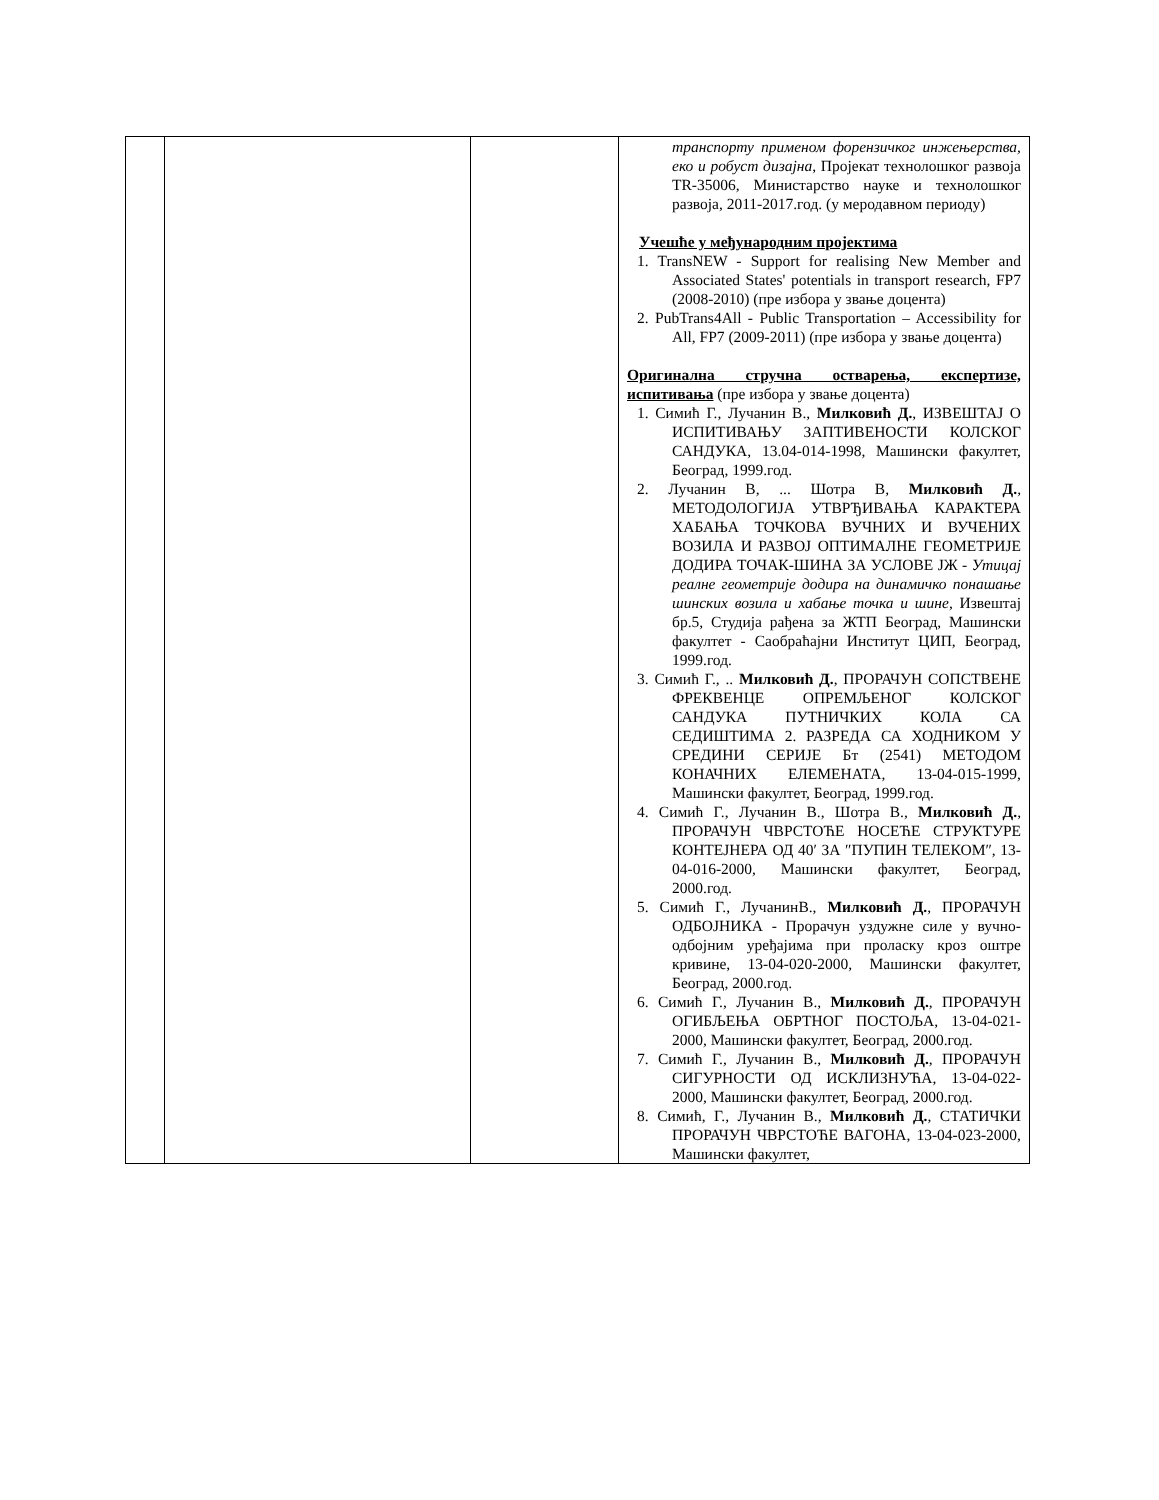| | | | транспорту применом форензичког инжењерства, еко и робуст дизајна , Пројекат технолошког развоја TR-35006, Министарство науке и технолошког развоја, 2011-2017.год. (у меродавном периоду) Учешће у међународним пројектима 1. TransNEW - Support for realising New Member and Associated States' potentials in transport research, FP7 (2008-2010) (пре избора у звање доцента) 2. PubTrans4All - Public Transportation – Accessibility for All, FP7 (2009-2011) (пре избора у звање доцента) Оригинална стручна остварења, експертизе, испитивања (пре избора у звање доцента) 1. Симић Г., Лучанин В., Милковић Д. , ИЗВЕШТАЈ О ИСПИТИВАЊУ ЗАПТИВЕНОСТИ КОЛСКОГ САНДУКА, 13.04-014-1998, Машински факултет, Београд, 1999.год. 2. Лучанин В, ... Шотра В, Милковић Д. , МЕТОДОЛОГИЈА УТВРЂИВАЊА КАРАКТЕРА ХАБАЊА ТОЧКОВА ВУЧНИХ И ВУЧЕНИХ ВОЗИЛА И РАЗВОЈ ОПТИМАЛНЕ ГЕОМЕТРИЈЕ ДОДИРА ТОЧАК-ШИНА ЗА УСЛОВЕ ЈЖ - Утицај реалне геометрије додира на динамичко понашање шинских возила и хабање точка и шине , Извештај бр.5, Студија рађена за ЖТП Београд, Машински факултет - Саобраћајни Институт ЦИП, Београд, 1999.год. 3. Симић Г., .. Милковић Д. , ПРОРАЧУН СОПСТВЕНЕ ФРЕКВЕНЦЕ ОПРЕМЉЕНОГ КОЛСКОГ САНДУКА ПУТНИЧКИХ КОЛА СА СЕДИШТИМА 2. РАЗРЕДА СА ХОДНИКОМ У СРЕДИНИ СЕРИЈЕ Бт (2541) МЕТОДОМ КОНАЧНИХ ЕЛЕМЕНАТА, 13-04-015-1999, Машински факултет, Београд, 1999.год. 4. Симић Г., Лучанин В., Шотра В., Милковић Д. , ПРОРАЧУН ЧВРСТОЋЕ НОСЕЋЕ СТРУКТУРЕ КОНТЕЈНЕРА ОД 40′ ЗА ″ПУПИН ТЕЛЕКОМ″, 13-04-016-2000, Машински факултет, Београд, 2000.год. 5. Симић Г., ЛучанинВ., Милковић Д. , ПРОРАЧУН ОДБОЈНИКА - Прорачун уздужне силе у вучно-одбојним уређајима при проласку кроз оштре кривине, 13-04-020-2000, Машински факултет, Београд, 2000.год. 6. Симић Г., Лучанин В., Милковић Д. , ПРОРАЧУН ОГИБЉЕЊА ОБРТНОГ ПОСТОЉА, 13-04-021-2000, Машински факултет, Београд, 2000.год. 7. Симић Г., Лучанин В., Милковић Д. , ПРОРАЧУН СИГУРНОСТИ ОД ИСКЛИЗНУЋА, 13-04-022-2000, Машински факултет, Београд, 2000.год. 8. Симић, Г., Лучанин В., Милковић Д. , СТАТИЧКИ ПРОРАЧУН ЧВРСТОЋЕ ВАГОНА, 13-04-023-2000, Машински факултет, |